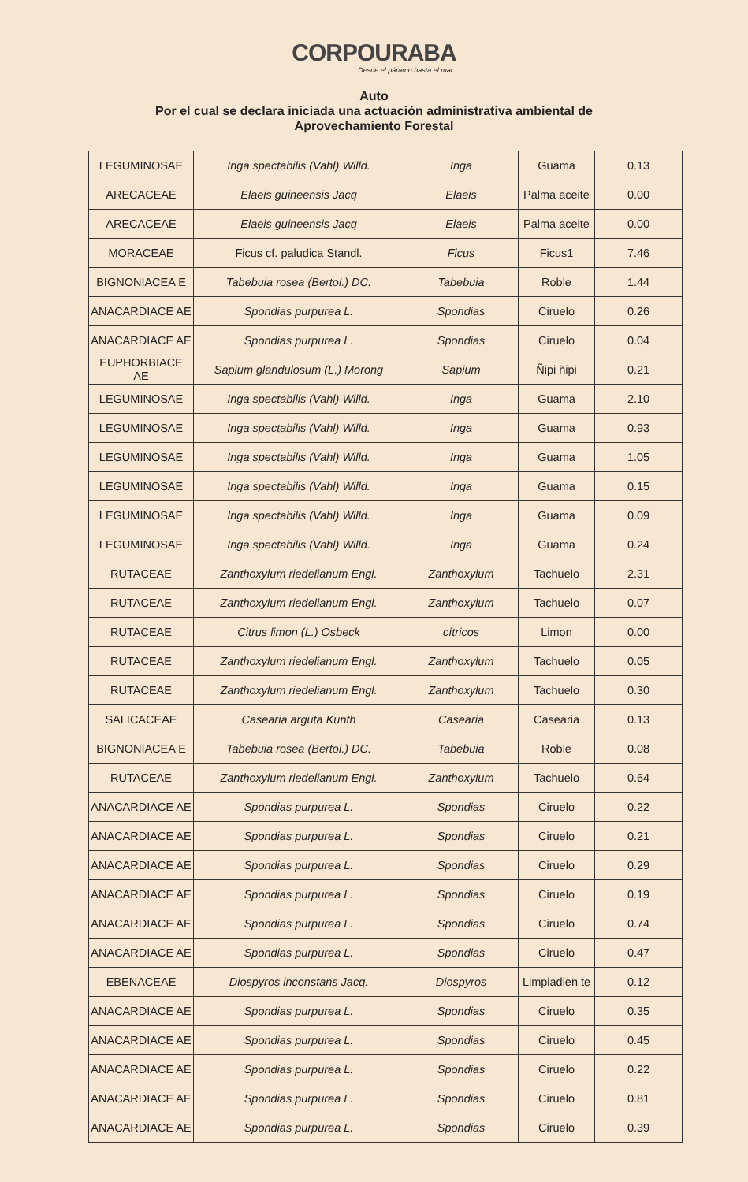CORPOURABA
Desde el páramo hasta el mar
Auto
Por el cual se declara iniciada una actuación administrativa ambiental de
Aprovechamiento Forestal
| LEGUMINOSAE | Inga spectabilis (Vahl) Willd. | Inga | Guama | 0.13 |
| ARECACEAE | Elaeis guineensis Jacq | Elaeis | Palma aceite | 0.00 |
| ARECACEAE | Elaeis guineensis Jacq | Elaeis | Palma aceite | 0.00 |
| MORACEAE | Ficus cf. paludica Standl. | Ficus | Ficus1 | 7.46 |
| BIGNONIACEA E | Tabebuia rosea (Bertol.) DC. | Tabebuia | Roble | 1.44 |
| ANACARDIACE AE | Spondias purpurea L. | Spondias | Ciruelo | 0.26 |
| ANACARDIACE AE | Spondias purpurea L. | Spondias | Ciruelo | 0.04 |
| EUPHORBIACE AE | Sapium glandulosum (L.) Morong | Sapium | Ñipi ñipi | 0.21 |
| LEGUMINOSAE | Inga spectabilis (Vahl) Willd. | Inga | Guama | 2.10 |
| LEGUMINOSAE | Inga spectabilis (Vahl) Willd. | Inga | Guama | 0.93 |
| LEGUMINOSAE | Inga spectabilis (Vahl) Willd. | Inga | Guama | 1.05 |
| LEGUMINOSAE | Inga spectabilis (Vahl) Willd. | Inga | Guama | 0.15 |
| LEGUMINOSAE | Inga spectabilis (Vahl) Willd. | Inga | Guama | 0.09 |
| LEGUMINOSAE | Inga spectabilis (Vahl) Willd. | Inga | Guama | 0.24 |
| RUTACEAE | Zanthoxylum riedelianum Engl. | Zanthoxylum | Tachuelo | 2.31 |
| RUTACEAE | Zanthoxylum riedelianum Engl. | Zanthoxylum | Tachuelo | 0.07 |
| RUTACEAE | Citrus limon (L.) Osbeck | cítricos | Limon | 0.00 |
| RUTACEAE | Zanthoxylum riedelianum Engl. | Zanthoxylum | Tachuelo | 0.05 |
| RUTACEAE | Zanthoxylum riedelianum Engl. | Zanthoxylum | Tachuelo | 0.30 |
| SALICACEAE | Casearia arguta Kunth | Casearia | Casearia | 0.13 |
| BIGNONIACEA E | Tabebuia rosea (Bertol.) DC. | Tabebuia | Roble | 0.08 |
| RUTACEAE | Zanthoxylum riedelianum Engl. | Zanthoxylum | Tachuelo | 0.64 |
| ANACARDIACE AE | Spondias purpurea L. | Spondias | Ciruelo | 0.22 |
| ANACARDIACE AE | Spondias purpurea L. | Spondias | Ciruelo | 0.21 |
| ANACARDIACE AE | Spondias purpurea L. | Spondias | Ciruelo | 0.29 |
| ANACARDIACE AE | Spondias purpurea L. | Spondias | Ciruelo | 0.19 |
| ANACARDIACE AE | Spondias purpurea L. | Spondias | Ciruelo | 0.74 |
| ANACARDIACE AE | Spondias purpurea L. | Spondias | Ciruelo | 0.47 |
| EBENACEAE | Diospyros inconstans Jacq. | Diospyros | Limpiadien te | 0.12 |
| ANACARDIACE AE | Spondias purpurea L. | Spondias | Ciruelo | 0.35 |
| ANACARDIACE AE | Spondias purpurea L. | Spondias | Ciruelo | 0.45 |
| ANACARDIACE AE | Spondias purpurea L. | Spondias | Ciruelo | 0.22 |
| ANACARDIACE AE | Spondias purpurea L. | Spondias | Ciruelo | 0.81 |
| ANACARDIACE AE | Spondias purpurea L. | Spondias | Ciruelo | 0.39 |